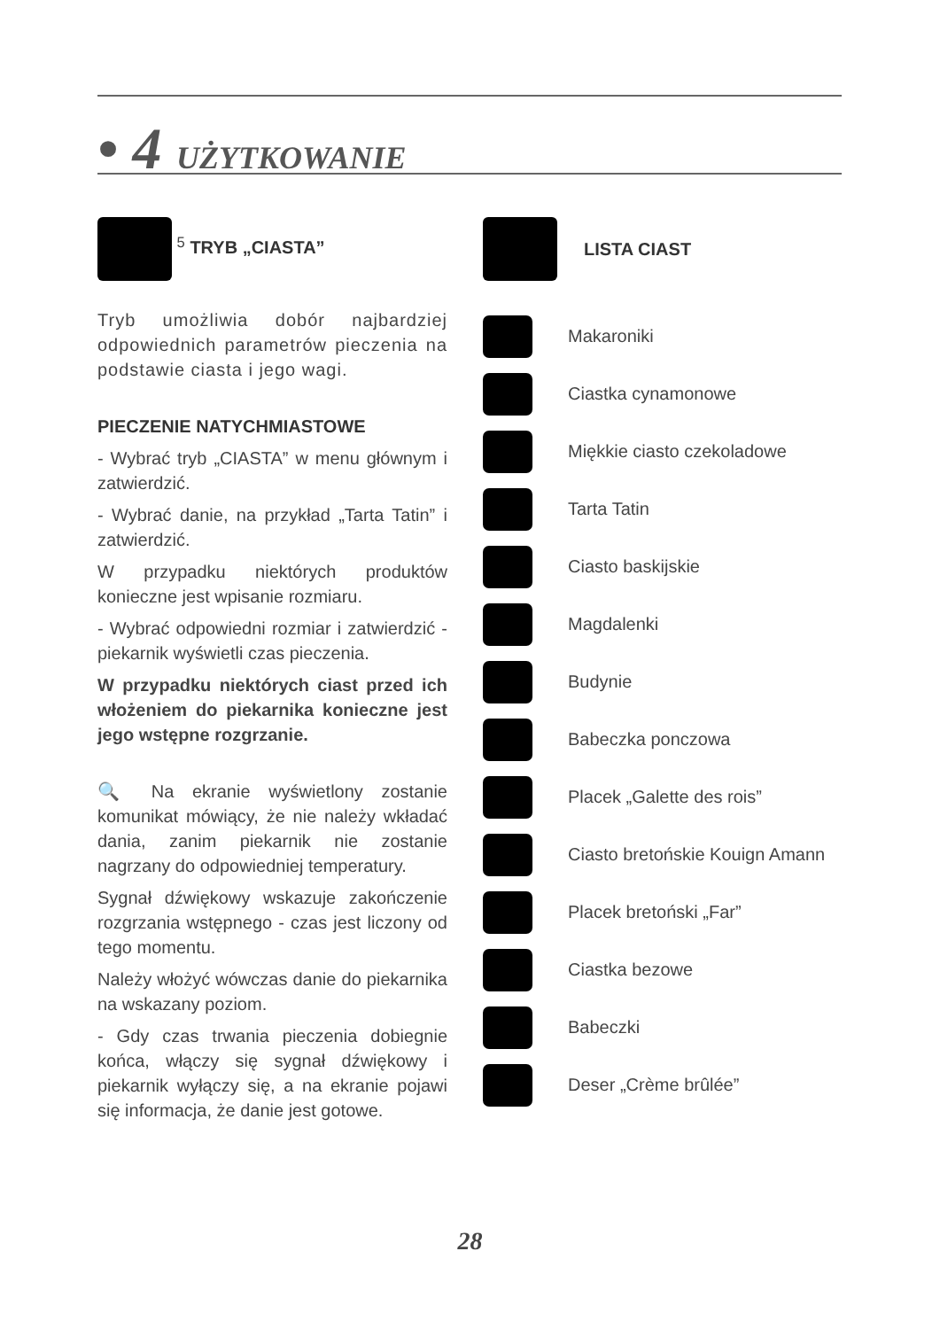• 4 UŻYTKOWANIE
<sup>5</sup> TRYB „CIASTA”
Tryb umożliwia dobór najbardziej odpowiednich parametrów pieczenia na podstawie ciasta i jego wagi.
PIECZENIE NATYCHMIASTOWE
- Wybrać tryb „CIASTA” w menu głównym i zatwierdzić.
- Wybrać danie, na przykład „Tarta Tatin” i zatwierdzić.
W przypadku niektórych produktów konieczne jest wpisanie rozmiaru.
- Wybrać odpowiedni rozmiar i zatwierdzić - piekarnik wyświetli czas pieczenia.
W przypadku niektórych ciast przed ich włożeniem do piekarnika konieczne jest jego wstępne rozgrzanie.
🔍 Na ekranie wyświetlony zostanie komunikat mówiący, że nie należy wkładać dania, zanim piekarnik nie zostanie nagrzany do odpowiedniej temperatury.
Sygnał dźwiękowy wskazuje zakończenie rozgrzania wstępnego - czas jest liczony od tego momentu.
Należy włożyć wówczas danie do piekarnika na wskazany poziom.
- Gdy czas trwania pieczenia dobiegnie końca, włączy się sygnał dźwiękowy i piekarnik wyłączy się, a na ekranie pojawi się informacja, że danie jest gotowe.
LISTA CIAST
Makaroniki
Ciastka cynamonowe
Miękkie ciasto czekoladowe
Tarta Tatin
Ciasto baskijskie
Magdalenki
Budynie
Babeczka ponczowa
Placek „Galette des rois”
Ciasto bretońskie Kouign Amann
Placek bretoński „Far”
Ciastka bezowe
Babeczki
Deser „Crème brûlée”
28